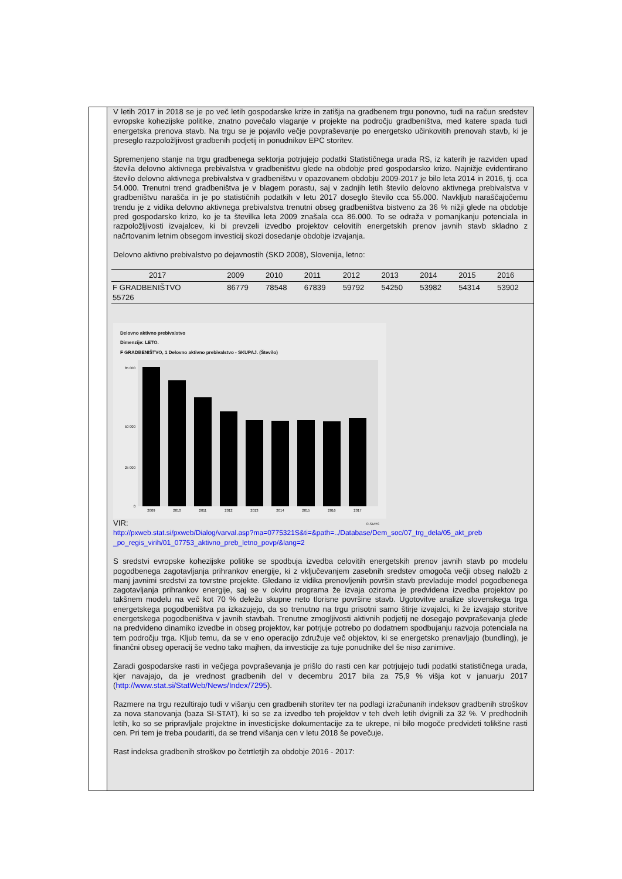V letih 2017 in 2018 se je po več letih gospodarske krize in zatišja na gradbenem trgu ponovno, tudi na račun sredstev evropske kohezijske politike, znatno povečalo vlaganje v projekte na področju gradbeništva, med katere spada tudi energetska prenova stavb. Na trgu se je pojavilo večje povpraševanje po energetsko učinkovitih prenovah stavb, ki je preseglo razpoložljivost gradbenih podjetij in ponudnikov EPC storitev.
Spremenjeno stanje na trgu gradbenega sektorja potrjujejo podatki Statističnega urada RS, iz katerih je razviden upad števila delovno aktivnega prebivalstva v gradbeništvu glede na obdobje pred gospodarsko krizo. Najnižje evidentirano število delovno aktivnega prebivalstva v gradbeništvu v opazovanem obdobju 2009-2017 je bilo leta 2014 in 2016, tj. cca 54.000. Trenutni trend gradbeništva je v blagem porastu, saj v zadnjih letih število delovno aktivnega prebivalstva v gradbeništvu narašča in je po statističnih podatkih v letu 2017 doseglo število cca 55.000. Navkljub naraščajočemu trendu je z vidika delovno aktivnega prebivalstva trenutni obseg gradbeništva bistveno za 36 % nižji glede na obdobje pred gospodarsko krizo, ko je ta številka leta 2009 znašala cca 86.000. To se odraža v pomanjkanju potenciala in razpoložljivosti izvajalcev, ki bi prevzeli izvedbo projektov celovitih energetskih prenov javnih stavb skladno z načrtovanim letnim obsegom investicij skozi dosedanje obdobje izvajanja.
Delovno aktivno prebivalstvo po dejavnostih (SKD 2008), Slovenija, letno:
| 2017 | 2009 | 2010 | 2011 | 2012 | 2013 | 2014 | 2015 | 2016 |
| F GRADBENIŠTVO 55726 | 86779 | 78548 | 67839 | 59792 | 54250 | 53982 | 54314 | 53902 |
Delovno aktivno prebivalstvo
Dimenzije: LETO.
F GRADBENIŠTVO, 1 Delovno aktivno prebivalstvo - SKUPAJ. (Število)
85 000
50 000
25 000
0
2009
2010
2011
2012
2013
2014
2015
2016
2017
© SURS
VIR:
http://pxweb.stat.si/pxweb/Dialog/varval.asp?ma=0775321S&ti=&path=../Database/Dem_soc/07_trg_dela/05_akt_preb _po_regis_virih/01_07753_aktivno_preb_letno_povp/&lang=2
S sredstvi evropske kohezijske politike se spodbuja izvedba celovitih energetskih prenov javnih stavb po modelu pogodbenega zagotavljanja prihrankov energije, ki z vključevanjem zasebnih sredstev omogoča večji obseg naložb z manj javnimi sredstvi za tovrstne projekte. Gledano iz vidika prenovljenih površin stavb prevladuje model pogodbenega zagotavljanja prihrankov energije, saj se v okviru programa že izvaja oziroma je predvidena izvedba projektov po takšnem modelu na več kot 70 % deležu skupne neto tlorisne površine stavb. Ugotovitve analize slovenskega trga energetskega pogodbeništva pa izkazujejo, da so trenutno na trgu prisotni samo štirje izvajalci, ki že izvajajo storitve energetskega pogodbeništva v javnih stavbah. Trenutne zmogljivosti aktivnih podjetij ne dosegajo povpraševanja glede na predvideno dinamiko izvedbe in obseg projektov, kar potrjuje potrebo po dodatnem spodbujanju razvoja potenciala na tem področju trga. Kljub temu, da se v eno operacijo združuje več objektov, ki se energetsko prenavljajo (bundling), je finančni obseg operacij še vedno tako majhen, da investicije za tuje ponudnike del še niso zanimive.
Zaradi gospodarske rasti in večjega povpraševanja je prišlo do rasti cen kar potrjujejo tudi podatki statističnega urada, kjer navajajo, da je vrednost gradbenih del v decembru 2017 bila za 75,9 % višja kot v januarju 2017 (http://www.stat.si/StatWeb/News/Index/7295).
Razmere na trgu rezultirajo tudi v višanju cen gradbenih storitev ter na podlagi izračunanih indeksov gradbenih stroškov za nova stanovanja (baza SI-STAT), ki so se za izvedbo teh projektov v teh dveh letih dvignili za 32 %. V predhodnih letih, ko so se pripravljale projektne in investicijske dokumentacije za te ukrepe, ni bilo mogoče predvideti tolikšne rasti cen. Pri tem je treba poudariti, da se trend višanja cen v letu 2018 še povečuje.
Rast indeksa gradbenih stroškov po četrtletjih za obdobje 2016 - 2017: